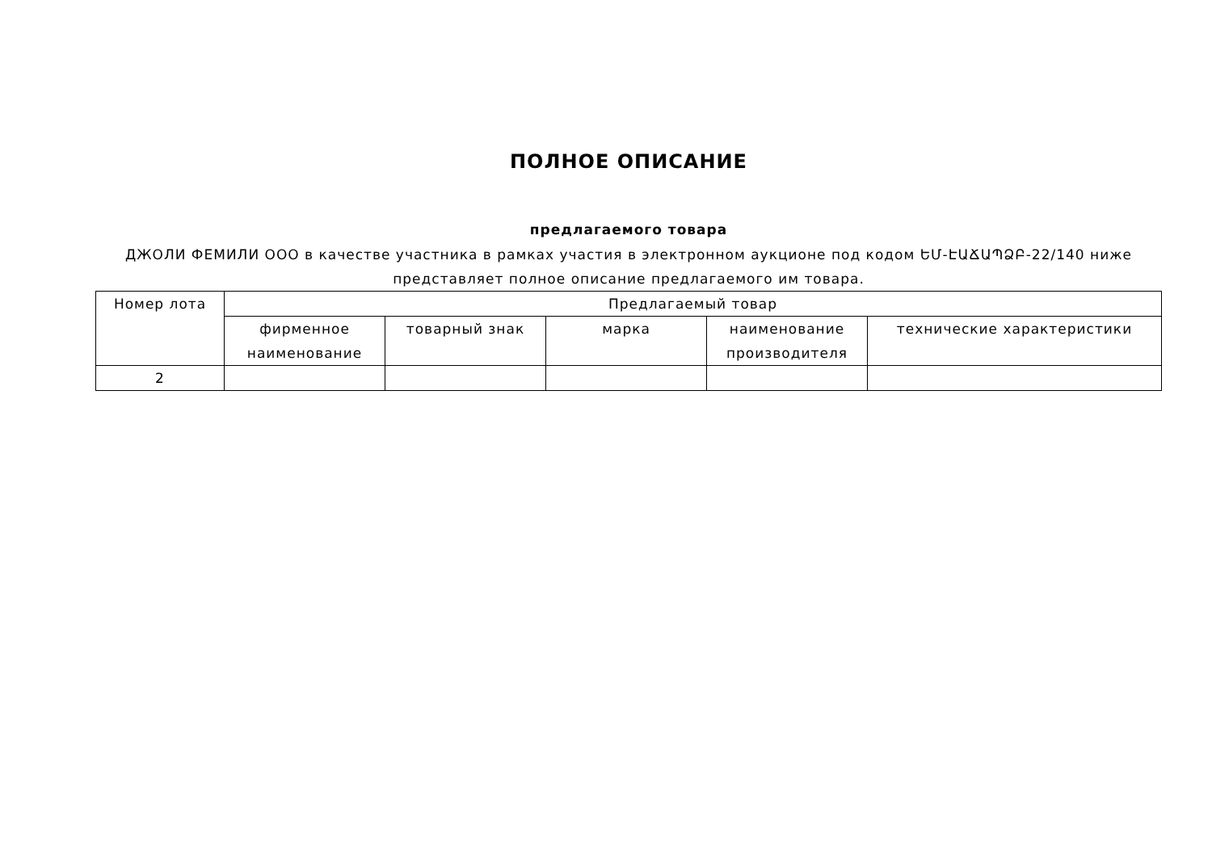ПОЛНОЕ ОПИСАНИЕ
предлагаемого товара
ДЖОЛИ ФЕМИЛИ ООО в качестве участника в рамках участия в электронном аукционе под кодом ԵՄ-ԷԱՃԱՊՁԲ-22/140 ниже представляет полное описание предлагаемого им товара.
| Номер лота | Предлагаемый товар | | | | |
| | фирменное наименование | товарный знак | марка | наименование производителя | технические характеристики |
| 2 | | | | | |